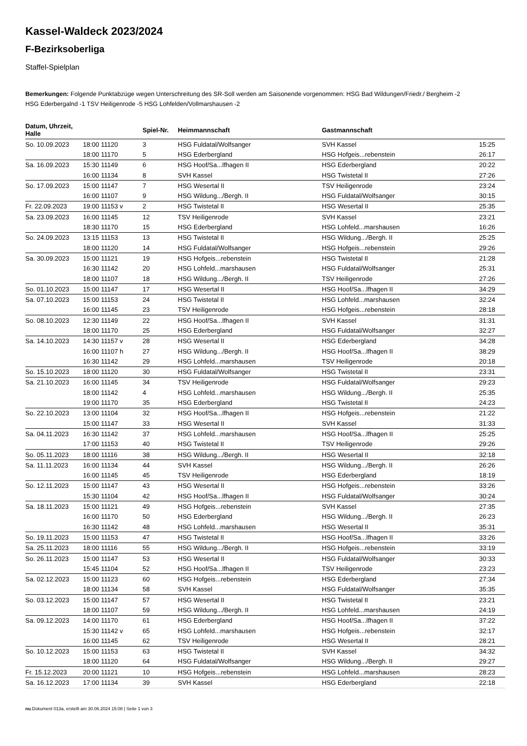Kassel-Waldeck 2023/2024
F-Bezirksoberliga
Staffel-Spielplan
Bemerkungen: Folgende Punktabzüge wegen Unterschreitung des SR-Soll werden am Saisonende vorgenommen: HSG Bad Wildungen/Friedr./ Bergheim -2 HSG Ederbergalnd -1 TSV Heiligenrode -5 HSG Lohfelden/Vollmarshausen -2
| Datum, Uhrzeit, Halle | | Spiel-Nr. | Heimmannschaft | Gastmannschaft | |
| --- | --- | --- | --- | --- | --- |
| So. 10.09.2023 | 18:00 11120 | 3 | HSG Fuldatal/Wolfsanger | SVH Kassel | 15:25 |
| | 18:00 11170 | 5 | HSG Ederbergland | HSG Hofgeis...rebenstein | 26:17 |
| Sa. 16.09.2023 | 15:30 11149 | 6 | HSG Hoof/Sa...lfhagen II | HSG Ederbergland | 20:22 |
| | 16:00 11134 | 8 | SVH Kassel | HSG Twistetal II | 27:26 |
| So. 17.09.2023 | 15:00 11147 | 7 | HSG Wesertal II | TSV Heiligenrode | 23:24 |
| | 16:00 11107 | 9 | HSG Wildung.../Bergh. II | HSG Fuldatal/Wolfsanger | 30:15 |
| Fr. 22.09.2023 | 19:00 11153 v | 2 | HSG Twistetal II | HSG Wesertal II | 25:35 |
| Sa. 23.09.2023 | 16:00 11145 | 12 | TSV Heiligenrode | SVH Kassel | 23:21 |
| | 18:30 11170 | 15 | HSG Ederbergland | HSG Lohfeld...marshausen | 16:26 |
| So. 24.09.2023 | 13:15 11153 | 13 | HSG Twistetal II | HSG Wildung.../Bergh. II | 25:25 |
| | 18:00 11120 | 14 | HSG Fuldatal/Wolfsanger | HSG Hofgeis...rebenstein | 29:26 |
| Sa. 30.09.2023 | 15:00 11121 | 19 | HSG Hofgeis...rebenstein | HSG Twistetal II | 21:28 |
| | 16:30 11142 | 20 | HSG Lohfeld...marshausen | HSG Fuldatal/Wolfsanger | 25:31 |
| | 18:00 11107 | 18 | HSG Wildung.../Bergh. II | TSV Heiligenrode | 27:26 |
| So. 01.10.2023 | 15:00 11147 | 17 | HSG Wesertal II | HSG Hoof/Sa...lfhagen II | 34:29 |
| Sa. 07.10.2023 | 15:00 11153 | 24 | HSG Twistetal II | HSG Lohfeld...marshausen | 32:24 |
| | 16:00 11145 | 23 | TSV Heiligenrode | HSG Hofgeis...rebenstein | 28:18 |
| So. 08.10.2023 | 12:30 11149 | 22 | HSG Hoof/Sa...lfhagen II | SVH Kassel | 31:31 |
| | 18:00 11170 | 25 | HSG Ederbergland | HSG Fuldatal/Wolfsanger | 32:27 |
| Sa. 14.10.2023 | 14:30 11157 v | 28 | HSG Wesertal II | HSG Ederbergland | 34:28 |
| | 16:00 11107 h | 27 | HSG Wildung.../Bergh. II | HSG Hoof/Sa...lfhagen II | 38:29 |
| | 16:30 11142 | 29 | HSG Lohfeld...marshausen | TSV Heiligenrode | 20:18 |
| So. 15.10.2023 | 18:00 11120 | 30 | HSG Fuldatal/Wolfsanger | HSG Twistetal II | 23:31 |
| Sa. 21.10.2023 | 16:00 11145 | 34 | TSV Heiligenrode | HSG Fuldatal/Wolfsanger | 29:23 |
| | 18:00 11142 | 4 | HSG Lohfeld...marshausen | HSG Wildung.../Bergh. II | 25:35 |
| | 19:00 11170 | 35 | HSG Ederbergland | HSG Twistetal II | 24:23 |
| So. 22.10.2023 | 13:00 11104 | 32 | HSG Hoof/Sa...lfhagen II | HSG Hofgeis...rebenstein | 21:22 |
| | 15:00 11147 | 33 | HSG Wesertal II | SVH Kassel | 31:33 |
| Sa. 04.11.2023 | 16:30 11142 | 37 | HSG Lohfeld...marshausen | HSG Hoof/Sa...lfhagen II | 25:25 |
| | 17:00 11153 | 40 | HSG Twistetal II | TSV Heiligenrode | 29:26 |
| So. 05.11.2023 | 18:00 11116 | 38 | HSG Wildung.../Bergh. II | HSG Wesertal II | 32:18 |
| Sa. 11.11.2023 | 16:00 11134 | 44 | SVH Kassel | HSG Wildung.../Bergh. II | 26:26 |
| | 16:00 11145 | 45 | TSV Heiligenrode | HSG Ederbergland | 18:19 |
| So. 12.11.2023 | 15:00 11147 | 43 | HSG Wesertal II | HSG Hofgeis...rebenstein | 33:26 |
| | 15:30 11104 | 42 | HSG Hoof/Sa...lfhagen II | HSG Fuldatal/Wolfsanger | 30:24 |
| Sa. 18.11.2023 | 15:00 11121 | 49 | HSG Hofgeis...rebenstein | SVH Kassel | 27:35 |
| | 16:00 11170 | 50 | HSG Ederbergland | HSG Wildung.../Bergh. II | 26:23 |
| | 16:30 11142 | 48 | HSG Lohfeld...marshausen | HSG Wesertal II | 35:31 |
| So. 19.11.2023 | 15:00 11153 | 47 | HSG Twistetal II | HSG Hoof/Sa...lfhagen II | 33:26 |
| Sa. 25.11.2023 | 18:00 11116 | 55 | HSG Wildung.../Bergh. II | HSG Hofgeis...rebenstein | 33:19 |
| So. 26.11.2023 | 15:00 11147 | 53 | HSG Wesertal II | HSG Fuldatal/Wolfsanger | 30:33 |
| | 15:45 11104 | 52 | HSG Hoof/Sa...lfhagen II | TSV Heiligenrode | 23:23 |
| Sa. 02.12.2023 | 15:00 11123 | 60 | HSG Hofgeis...rebenstein | HSG Ederbergland | 27:34 |
| | 18:00 11134 | 58 | SVH Kassel | HSG Fuldatal/Wolfsanger | 35:35 |
| So. 03.12.2023 | 15:00 11147 | 57 | HSG Wesertal II | HSG Twistetal II | 23:21 |
| | 18:00 11107 | 59 | HSG Wildung.../Bergh. II | HSG Lohfeld...marshausen | 24:19 |
| Sa. 09.12.2023 | 14:00 11170 | 61 | HSG Ederbergland | HSG Hoof/Sa...lfhagen II | 37:22 |
| | 15:30 11142 v | 65 | HSG Lohfeld...marshausen | HSG Hofgeis...rebenstein | 32:17 |
| | 16:00 11145 | 62 | TSV Heiligenrode | HSG Wesertal II | 28:21 |
| So. 10.12.2023 | 15:00 11153 | 63 | HSG Twistetal II | SVH Kassel | 34:32 |
| | 18:00 11120 | 64 | HSG Fuldatal/Wolfsanger | HSG Wildung.../Bergh. II | 29:27 |
| Fr. 15.12.2023 | 20:00 11121 | 10 | HSG Hofgeis...rebenstein | HSG Lohfeld...marshausen | 28:23 |
| Sa. 16.12.2023 | 17:00 11134 | 39 | SVH Kassel | HSG Ederbergland | 22:18 |
nu.Dokument 013a, erstellt am 30.06.2024 15:08 | Seite 1 von 3